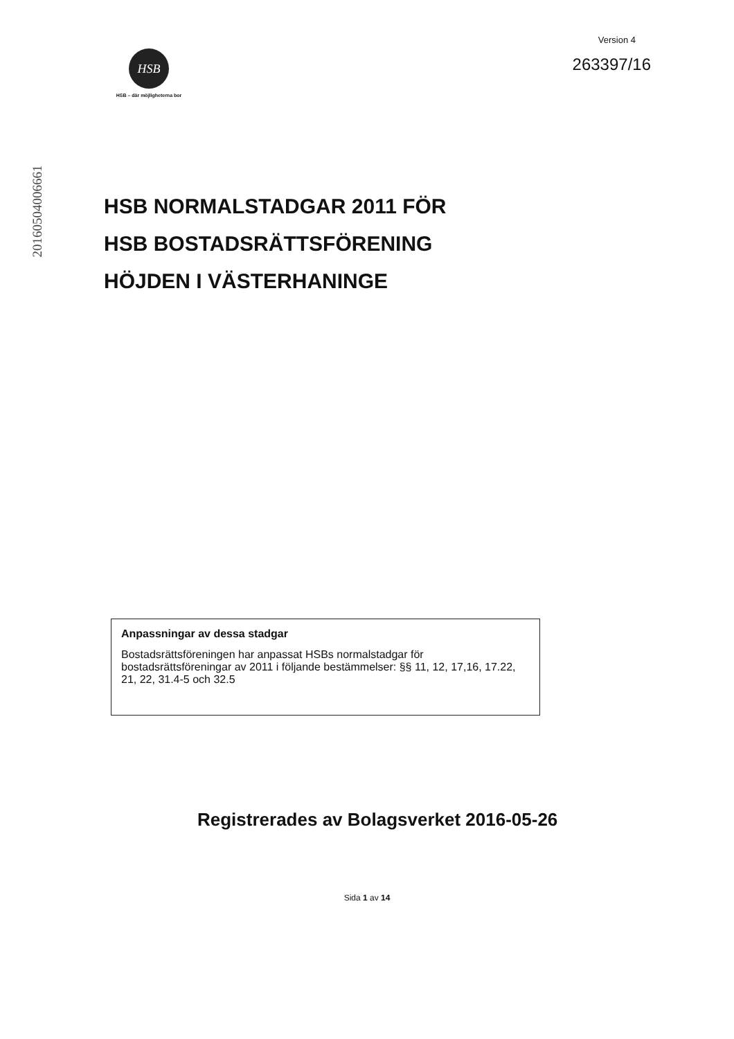HSB
HSB – där möjligheterna bor
Version 4
263397/16
20160504006661
HSB NORMALSTADGAR 2011 FÖR
HSB BOSTADSRÄTTSFÖRENING
HÖJDEN I VÄSTERHANINGE
Anpassningar av dessa stadgar
Bostadsrättsföreningen har anpassat HSBs normalstadgar för bostadsrättsföreningar av 2011 i följande bestämmelser: §§ 11, 12, 17,16, 17.22, 21, 22, 31.4-5 och 32.5
Registrerades av Bolagsverket 2016-05-26
Sida 1 av 14